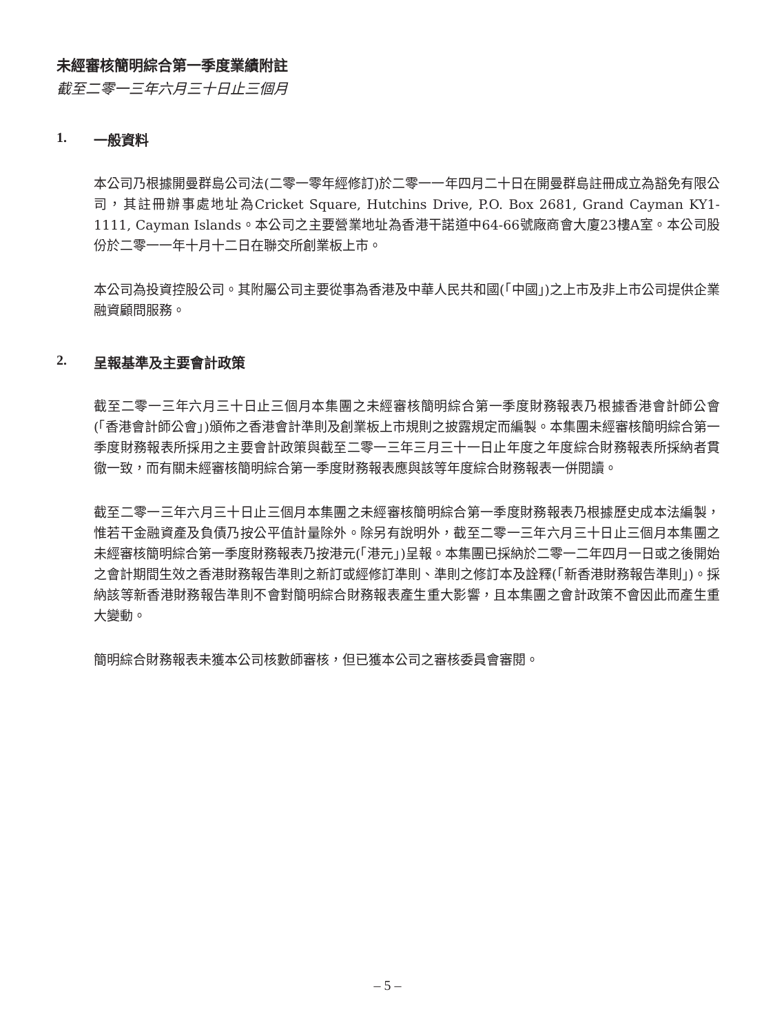未經審核簡明綜合第一季度業績附註
截至二零一三年六月三十日止三個月
1. 一般資料
本公司乃根據開曼群島公司法(二零一零年經修訂)於二零一一年四月二十日在開曼群島註冊成立為豁免有限公司，其註冊辦事處地址為Cricket Square, Hutchins Drive, P.O. Box 2681, Grand Cayman KY1-1111, Cayman Islands。本公司之主要營業地址為香港干諾道中64-66號廠商會大廈23樓A室。本公司股份於二零一一年十月十二日在聯交所創業板上市。
本公司為投資控股公司。其附屬公司主要從事為香港及中華人民共和國(「中國」)之上市及非上市公司提供企業融資顧問服務。
2. 呈報基準及主要會計政策
截至二零一三年六月三十日止三個月本集團之未經審核簡明綜合第一季度財務報表乃根據香港會計師公會(「香港會計師公會」)頒佈之香港會計準則及創業板上市規則之披露規定而編製。本集團未經審核簡明綜合第一季度財務報表所採用之主要會計政策與截至二零一三年三月三十一日止年度之年度綜合財務報表所採納者貫徹一致，而有關未經審核簡明綜合第一季度財務報表應與該等年度綜合財務報表一併閱讀。
截至二零一三年六月三十日止三個月本集團之未經審核簡明綜合第一季度財務報表乃根據歷史成本法編製，惟若干金融資產及負債乃按公平值計量除外。除另有說明外，截至二零一三年六月三十日止三個月本集團之未經審核簡明綜合第一季度財務報表乃按港元(「港元」)呈報。本集團已採納於二零一二年四月一日或之後開始之會計期間生效之香港財務報告準則之新訂或經修訂準則、準則之修訂本及詮釋(「新香港財務報告準則」)。採納該等新香港財務報告準則不會對簡明綜合財務報表產生重大影響，且本集團之會計政策不會因此而產生重大變動。
簡明綜合財務報表未獲本公司核數師審核，但已獲本公司之審核委員會審閱。
– 5 –